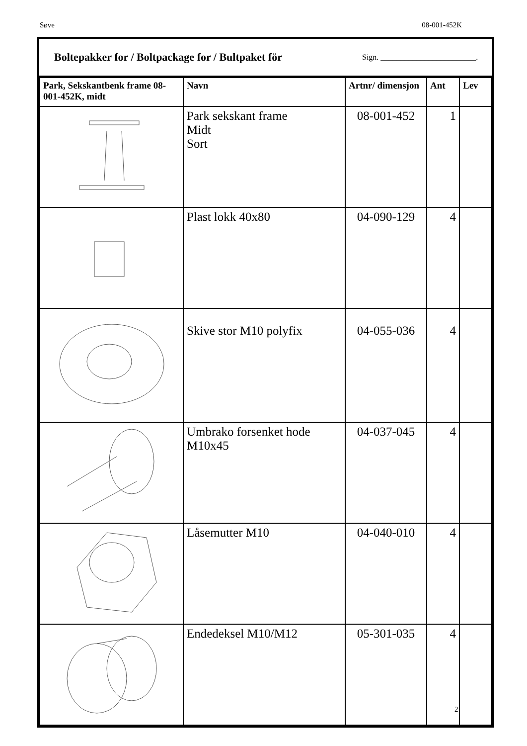Søve 08-001-452K
Boltepakker for / Boltpackage for / Bultpaket för
Sign. ________________________.
| Park, Sekskantbenk frame 08-001-452K, midt | Navn | Artnr/ dimensjon | Ant | Lev |
| --- | --- | --- | --- | --- |
| | Park sekskant frame Midt Sort | 08-001-452 | 1 | |
| | Plast lokk 40x80 | 04-090-129 | 4 | |
| | Skive stor M10 polyfix | 04-055-036 | 4 | |
| | Umbrako forsenket hode M10x45 | 04-037-045 | 4 | |
| | Låsemutter M10 | 04-040-010 | 4 | |
| | Endedeksel M10/M12 | 05-301-035 | 4 | |
2